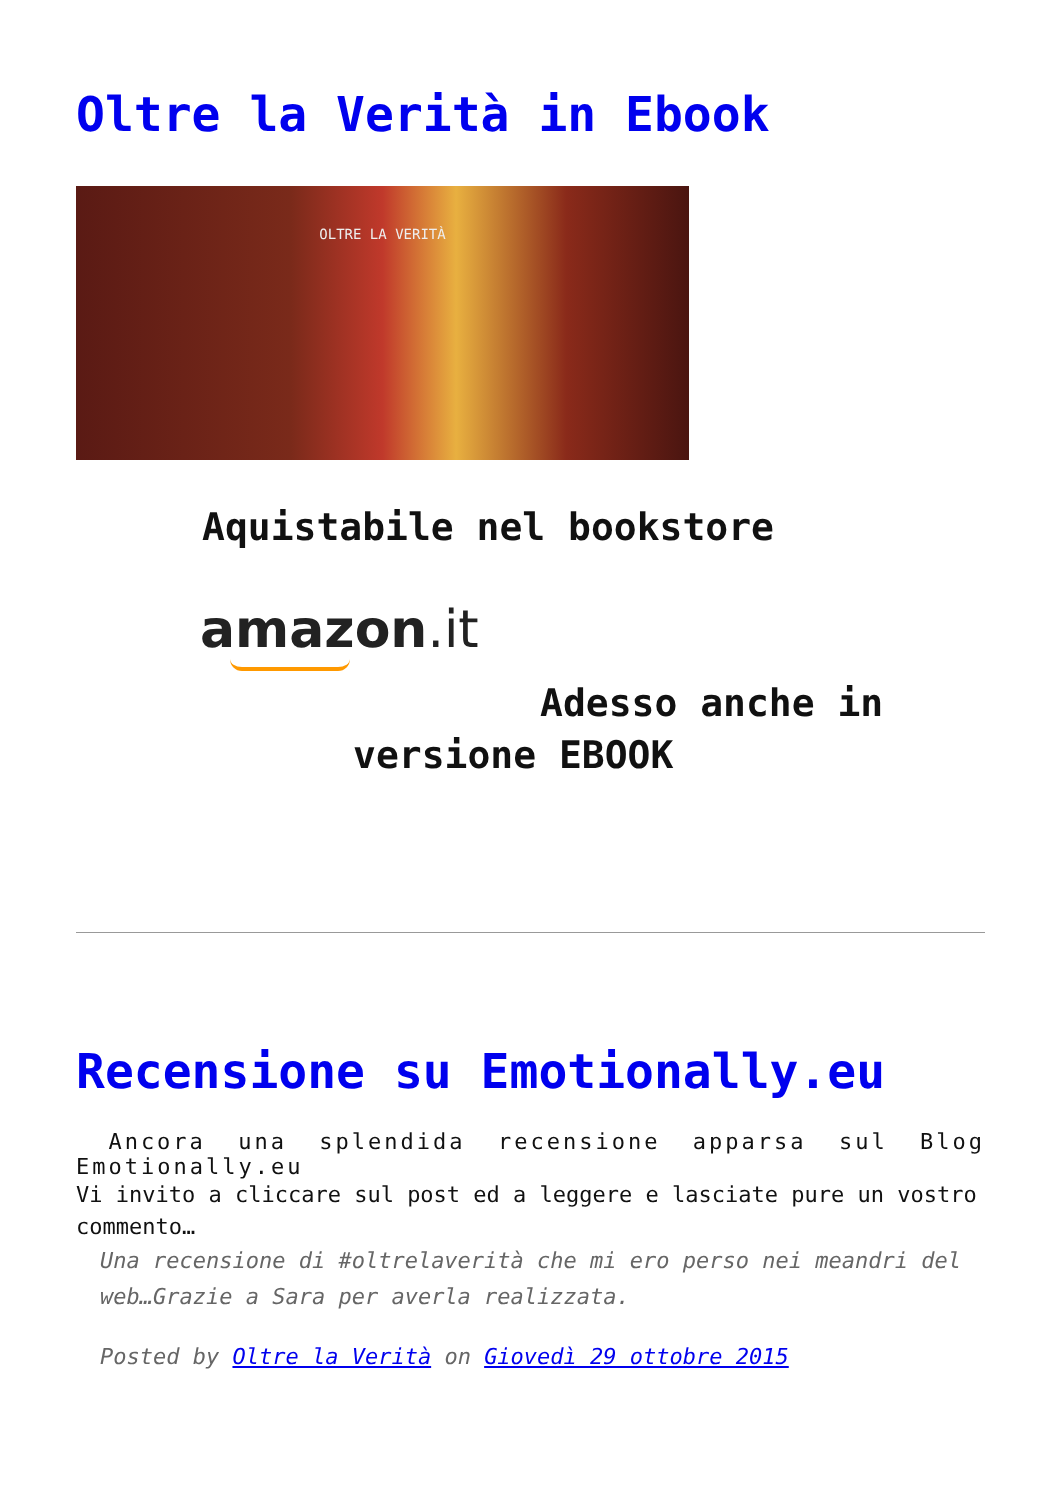Oltre la Verità in Ebook
OLTRE LA VERITÀ
Aquistabile nel bookstore
amazon.it
Adesso anche in
versione EBOOK
Recensione su Emotionally.eu
Ancora una splendida recensione apparsa sul Blog Emotionally.eu
Vi invito a cliccare sul post ed a leggere e lasciate pure un vostro commento…
Una recensione di #oltrelaverità che mi ero perso nei meandri del web…Grazie a Sara per averla realizzata.
Posted by Oltre la Verità on Giovedì 29 ottobre 2015